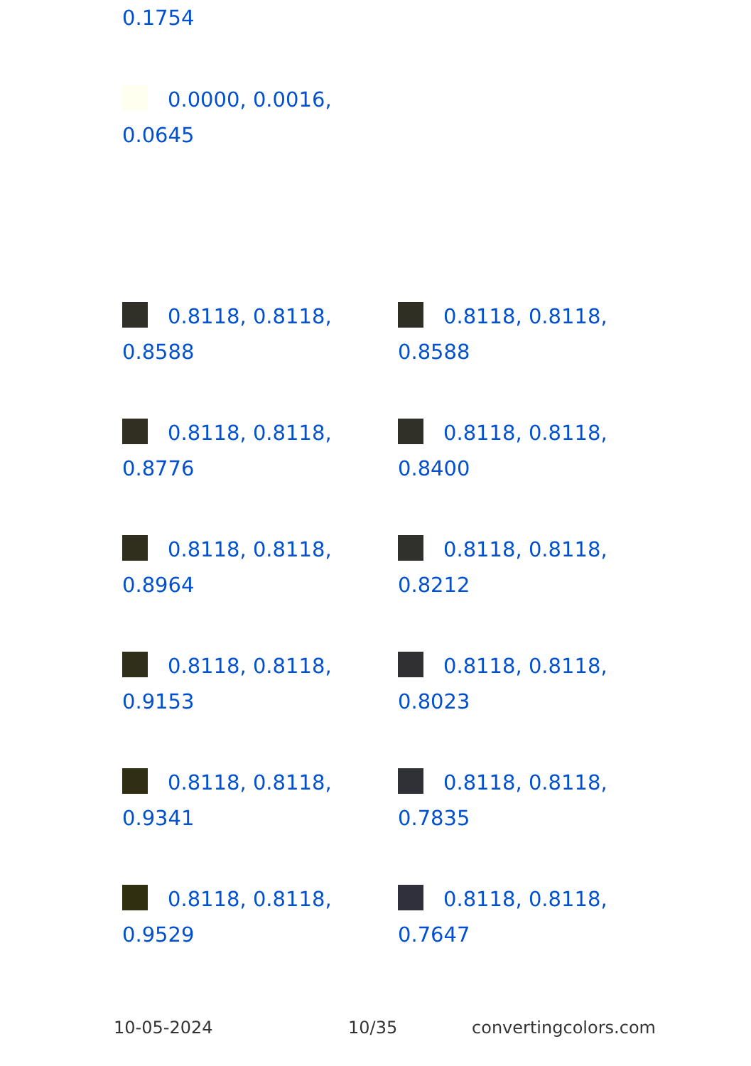0.1754
0.0000, 0.0016, 0.0645
0.8118, 0.8118, 0.8588
0.8118, 0.8118, 0.8588
0.8118, 0.8118, 0.8776
0.8118, 0.8118, 0.8400
0.8118, 0.8118, 0.8964
0.8118, 0.8118, 0.8212
0.8118, 0.8118, 0.9153
0.8118, 0.8118, 0.8023
0.8118, 0.8118, 0.9341
0.8118, 0.8118, 0.7835
0.8118, 0.8118, 0.9529
0.8118, 0.8118, 0.7647
10-05-2024 10/35 convertingcolors.com